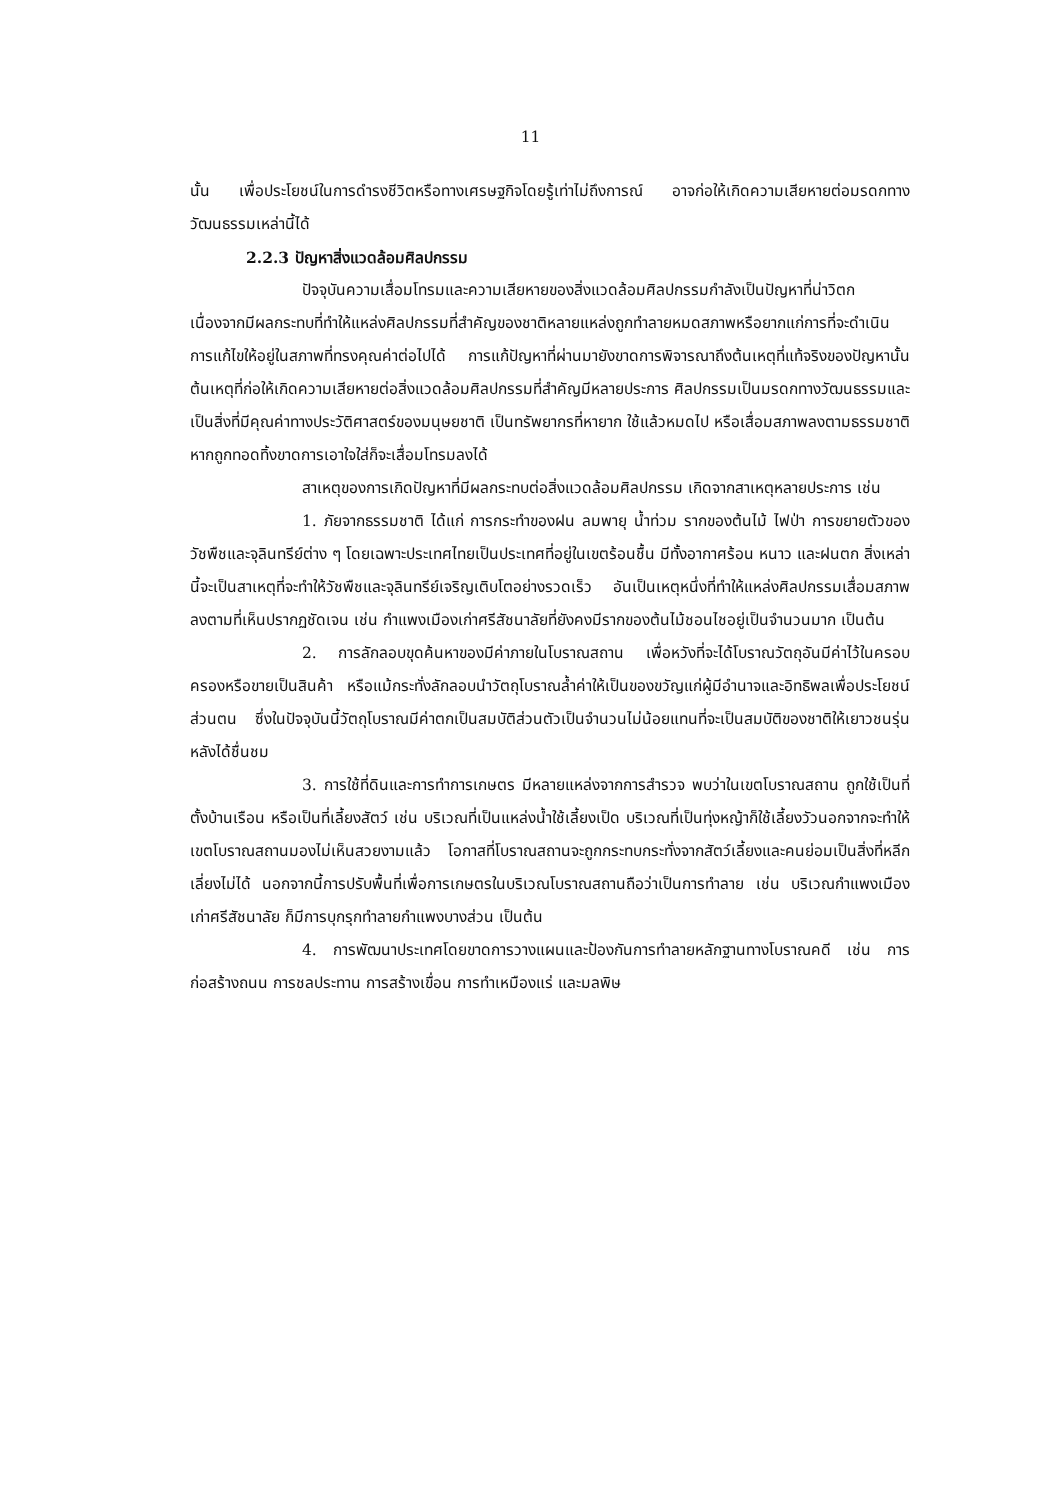11
นั้น เพื่อประโยชน์ในการดำรงชีวิตหรือทางเศรษฐกิจโดยรู้เท่าไม่ถึงการณ์ อาจก่อให้เกิดความเสียหายต่อมรดกทางวัฒนธรรมเหล่านี้ได้
2.2.3 ปัญหาสิ่งแวดล้อมศิลปกรรม
ปัจจุบันความเสื่อมโทรมและความเสียหายของสิ่งแวดล้อมศิลปกรรมกำลังเป็นปัญหาที่น่าวิตก เนื่องจากมีผลกระทบที่ทำให้แหล่งศิลปกรรมที่สำคัญของชาติหลายแหล่งถูกทำลายหมดสภาพหรือยากแก่การที่จะดำเนินการแก้ไขให้อยู่ในสภาพที่ทรงคุณค่าต่อไปได้ การแก้ปัญหาที่ผ่านมายังขาดการพิจารณาถึงต้นเหตุที่แท้จริงของปัญหานั้น ต้นเหตุที่ก่อให้เกิดความเสียหายต่อสิ่งแวดล้อมศิลปกรรมที่สำคัญมีหลายประการ ศิลปกรรมเป็นมรดกทางวัฒนธรรมและเป็นสิ่งที่มีคุณค่าทางประวัติศาสตร์ของมนุษยชาติ เป็นทรัพยากรที่หายาก ใช้แล้วหมดไป หรือเสื่อมสภาพลงตามธรรมชาติ หากถูกทอดทิ้งขาดการเอาใจใส่ก็จะเสื่อมโทรมลงได้
สาเหตุของการเกิดปัญหาที่มีผลกระทบต่อสิ่งแวดล้อมศิลปกรรม เกิดจากสาเหตุหลายประการ เช่น
1. ภัยจากธรรมชาติ ได้แก่ การกระทำของฝน ลมพายุ น้ำท่วม รากของต้นไม้ ไฟป่า การขยายตัวของวัชพืชและจุลินทรีย์ต่าง ๆ โดยเฉพาะประเทศไทยเป็นประเทศที่อยู่ในเขตร้อนชื้น มีทั้งอากาศร้อน หนาว และฝนตก สิ่งเหล่านี้จะเป็นสาเหตุที่จะทำให้วัชพืชและจุลินทรีย์เจริญเติบโตอย่างรวดเร็ว อันเป็นเหตุหนึ่งที่ทำให้แหล่งศิลปกรรมเสื่อมสภาพลงตามที่เห็นปรากฏชัดเจน เช่น กำแพงเมืองเก่าศรีสัชนาลัยที่ยังคงมีรากของต้นไม้ชอนไชอยู่เป็นจำนวนมาก เป็นต้น
2. การลักลอบขุดค้นหาของมีค่าภายในโบราณสถาน เพื่อหวังที่จะได้โบราณวัตถุอันมีค่าไว้ในครอบครองหรือขายเป็นสินค้า หรือแม้กระทั่งลักลอบนำวัตถุโบราณล้ำค่าให้เป็นของขวัญแก่ผู้มีอำนาจและอิทธิพลเพื่อประโยชน์ส่วนตน ซึ่งในปัจจุบันนี้วัตถุโบราณมีค่าตกเป็นสมบัติส่วนตัวเป็นจำนวนไม่น้อยแทนที่จะเป็นสมบัติของชาติให้เยาวชนรุ่นหลังได้ชื่นชม
3. การใช้ที่ดินและการทำการเกษตร มีหลายแหล่งจากการสำรวจ พบว่าในเขตโบราณสถาน ถูกใช้เป็นที่ตั้งบ้านเรือน หรือเป็นที่เลี้ยงสัตว์ เช่น บริเวณที่เป็นแหล่งน้ำใช้เลี้ยงเป็ด บริเวณที่เป็นทุ่งหญ้าก็ใช้เลี้ยงวัวนอกจากจะทำให้เขตโบราณสถานมองไม่เห็นสวยงามแล้ว โอกาสที่โบราณสถานจะถูกกระทบกระทั่งจากสัตว์เลี้ยงและคนย่อมเป็นสิ่งที่หลีกเลี่ยงไม่ได้ นอกจากนี้การปรับพื้นที่เพื่อการเกษตรในบริเวณโบราณสถานถือว่าเป็นการทำลาย เช่น บริเวณกำแพงเมืองเก่าศรีสัชนาลัย ก็มีการบุกรุกทำลายกำแพงบางส่วน เป็นต้น
4. การพัฒนาประเทศโดยขาดการวางแผนและป้องกันการทำลายหลักฐานทางโบราณคดี เช่น การก่อสร้างถนน การชลประทาน การสร้างเขื่อน การทำเหมืองแร่ และมลพิษ